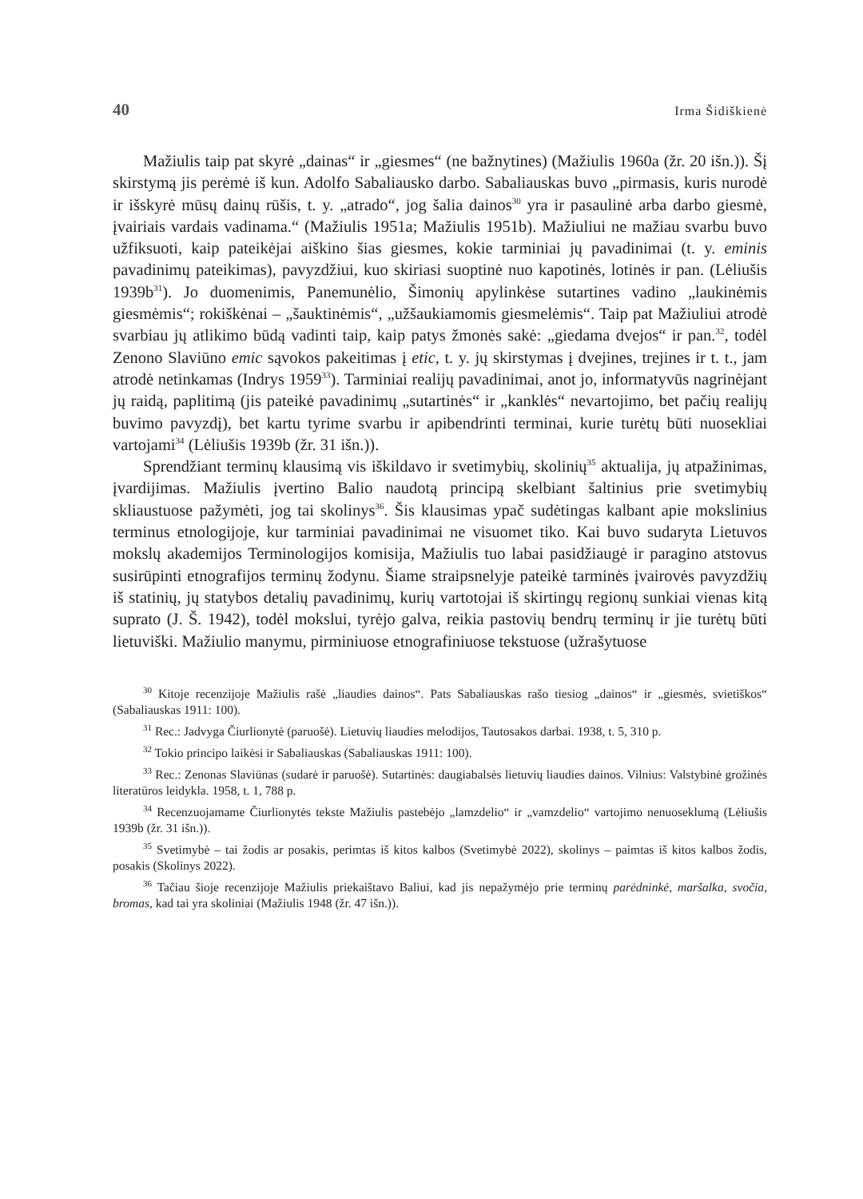40 Irma Šidiškienė
Mažiulis taip pat skyrė „dainas“ ir „giesmes“ (ne bažnytines) (Mažiulis 1960a (žr. 20 išn.)). Šį skirstymą jis perėmė iš kun. Adolfo Sabaliausko darbo. Sabaliauskas buvo „pirmasis, kuris nurodė ir išskyrė mūsų dainų rūšis, t. y. „atrado“, jog šalia dainos<sup>30</sup> yra ir pasaulinė arba darbo giesmė, įvairiais vardais vadinama.“ (Mažiulis 1951a; Mažiulis 1951b). Mažiuliui ne mažiau svarbu buvo užfiksuoti, kaip pateikėjai aiškino šias giesmes, kokie tarminiai jų pavadinimai (t. y. eminis pavadinimų pateikimas), pavyzdžiui, kuo skiriasi suoptinė nuo kapotinės, lotinės ir pan. (Lėliušis 1939b<sup>31</sup>). Jo duomenimis, Panemunėlio, Šimonių apylinkėse sutartines vadino „laukinėmis giesmėmis“; rokiškėnai – „šauktinėmis“, „užšaukiamomis giesmelėmis“. Taip pat Mažiuliui atrodė svarbiau jų atlikimo būdą vadinti taip, kaip patys žmonės sakė: „giedama dvejos“ ir pan.<sup>32</sup>, todėl Zenono Slaviūno emic sąvokos pakeitimas į etic, t. y. jų skirstymas į dvejines, trejines ir t. t., jam atrodė netinkamas (Indrys 1959<sup>33</sup>). Tarminiai realijų pavadinimai, anot jo, informatyvūs nagrinėjant jų raidą, paplitimą (jis pateikė pavadinimų „sutartinės“ ir „kanklės“ nevartojimo, bet pačių realijų buvimo pavyzdį), bet kartu tyrime svarbu ir apibendrinti terminai, kurie turėtų būti nuosekliai vartojami<sup>34</sup> (Lėliušis 1939b (žr. 31 išn.)).
Sprendžiant terminų klausimą vis iškildavo ir svetimybių, skolinių<sup>35</sup> aktualija, jų atpažinimas, įvardijimas. Mažiulis įvertino Balio naudotą principą skelbiant šaltinius prie svetimybių skliaustuose pažymėti, jog tai skolinys<sup>36</sup>. Šis klausimas ypač sudėtingas kalbant apie mokslinius terminus etnologijoje, kur tarminiai pavadinimai ne visuomet tiko. Kai buvo sudaryta Lietuvos mokslų akademijos Terminologijos komisija, Mažiulis tuo labai pasidžiaugė ir paragino atstovus susirūpinti etnografijos terminų žodynu. Šiame straipsnelyje pateikė tarminės įvairovės pavyzdžių iš statinių, jų statybos detalių pavadinimų, kurių vartotojai iš skirtingų regionų sunkiai vienas kitą suprato (J. Š. 1942), todėl mokslui, tyrėjo galva, reikia pastovių bendrų terminų ir jie turėtų būti lietuviški. Mažiulio manymu, pirminiuose etnografiniuose tekstuose (užrašytuose
<sup>30</sup> Kitoje recenzijoje Mažiulis rašė „liaudies dainos“. Pats Sabaliauskas rašo tiesiog „dainos“ ir „giesmės, svietiškos“ (Sabaliauskas 1911: 100).
<sup>31</sup> Rec.: Jadvyga Čiurlionytė (paruošė). Lietuvių liaudies melodijos, Tautosakos darbai. 1938, t. 5, 310 p.
<sup>32</sup> Tokio principo laikėsi ir Sabaliauskas (Sabaliauskas 1911: 100).
<sup>33</sup> Rec.: Zenonas Slaviūnas (sudarė ir paruošė). Sutartinės: daugiabalsės lietuvių liaudies dainos. Vilnius: Valstybinė grožinės literatūros leidykla. 1958, t. 1, 788 p.
<sup>34</sup> Recenzuojamame Čiurlionytės tekste Mažiulis pastebėjo „lamzdelio“ ir „vamzdelio“ vartojimo nenuoseklumą (Lėliušis 1939b (žr. 31 išn.)).
<sup>35</sup> Svetimybė – tai žodis ar posakis, perimtas iš kitos kalbos (Svetimybė 2022), skolinys – paimtas iš kitos kalbos žodis, posakis (Skolinys 2022).
<sup>36</sup> Tačiau šioje recenzijoje Mažiulis priekaištavo Baliui, kad jis nepažymėjo prie terminų parėdninkė, maršalka, svočia, bromas, kad tai yra skoliniai (Mažiulis 1948 (žr. 47 išn.)).